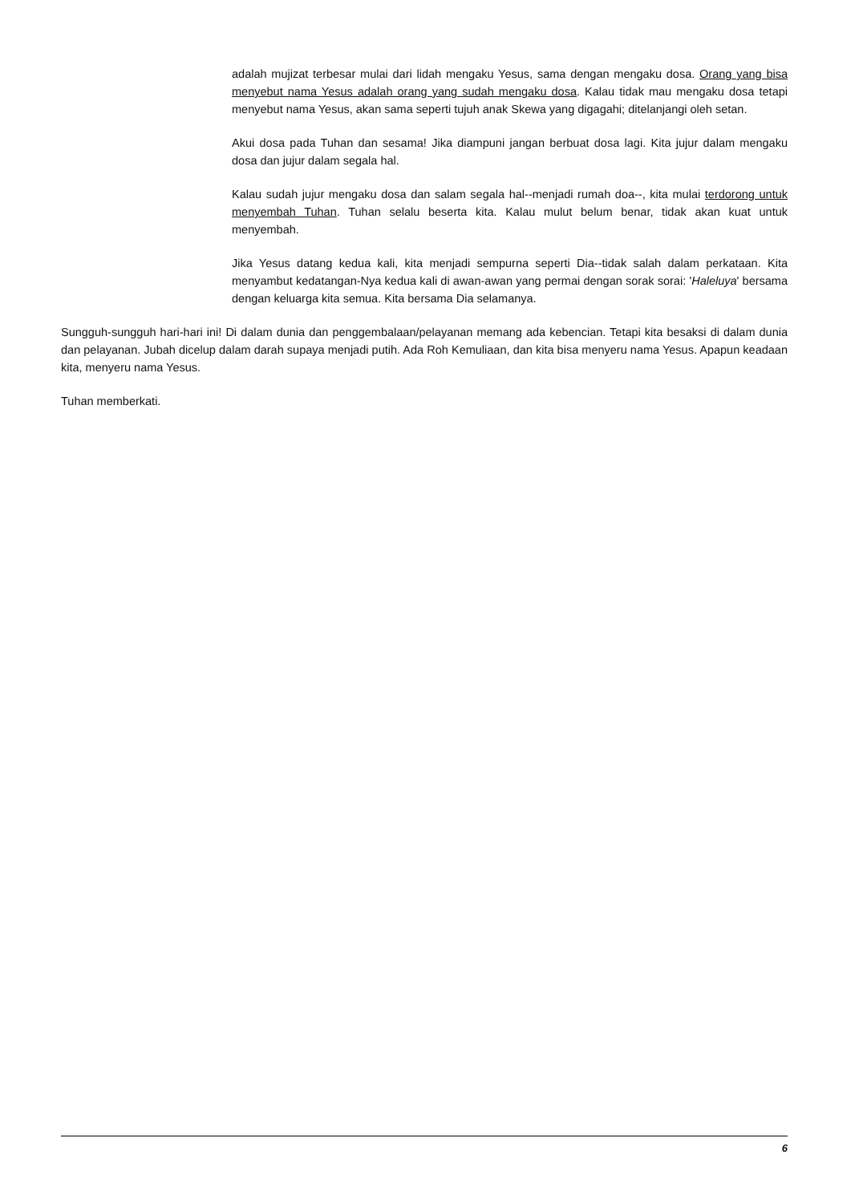adalah mujizat terbesar mulai dari lidah mengaku Yesus, sama dengan mengaku dosa. Orang yang bisa menyebut nama Yesus adalah orang yang sudah mengaku dosa. Kalau tidak mau mengaku dosa tetapi menyebut nama Yesus, akan sama seperti tujuh anak Skewa yang digagahi; ditelanjangi oleh setan.
Akui dosa pada Tuhan dan sesama! Jika diampuni jangan berbuat dosa lagi. Kita jujur dalam mengaku dosa dan jujur dalam segala hal.
Kalau sudah jujur mengaku dosa dan salam segala hal--menjadi rumah doa--, kita mulai terdorong untuk menyembah Tuhan. Tuhan selalu beserta kita. Kalau mulut belum benar, tidak akan kuat untuk menyembah.
Jika Yesus datang kedua kali, kita menjadi sempurna seperti Dia--tidak salah dalam perkataan. Kita menyambut kedatangan-Nya kedua kali di awan-awan yang permai dengan sorak sorai: 'Haleluya' bersama dengan keluarga kita semua. Kita bersama Dia selamanya.
Sungguh-sungguh hari-hari ini! Di dalam dunia dan penggembalaan/pelayanan memang ada kebencian. Tetapi kita besaksi di dalam dunia dan pelayanan. Jubah dicelup dalam darah supaya menjadi putih. Ada Roh Kemuliaan, dan kita bisa menyeru nama Yesus. Apapun keadaan kita, menyeru nama Yesus.
Tuhan memberkati.
6